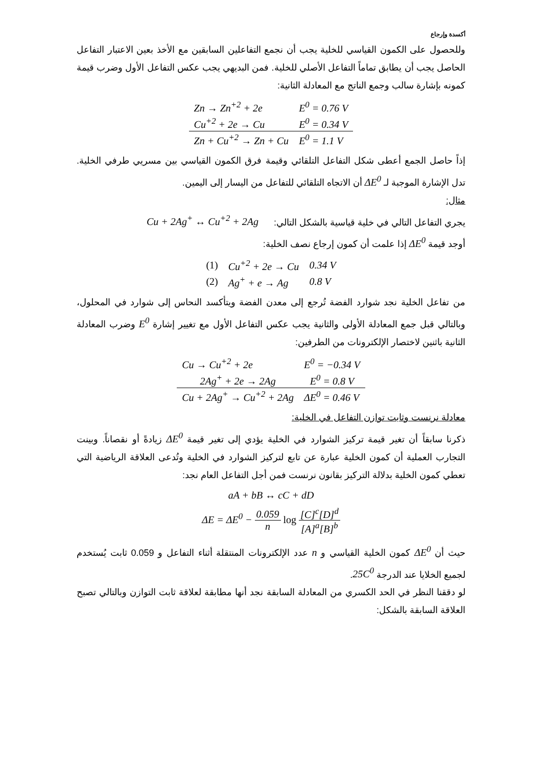أكسدة وإرجاع
وللحصول على الكمون القياسي للخلية يجب أن نجمع التفاعلين السابقين مع الأخذ بعين الاعتبار التفاعل الحاصل يجب أن يطابق تماماً التفاعل الأصلي للخلية. فمن البديهي يجب عكس التفاعل الأول وضرب قيمة كمونه بإشارة سالب وجمع الناتج مع المعادلة الثانية:
| Zn → Zn<sup>+2</sup> + 2e | E<sup>0</sup> = 0.76 V |
| Cu<sup>+2</sup> + 2e → Cu | E<sup>0</sup> = 0.34 V |
| Zn + Cu<sup>+2</sup> → Zn + Cu | E<sup>0</sup> = 1.1 V |
إذاً حاصل الجمع أعطى شكل التفاعل التلقائي وقيمة فرق الكمون القياسي بين مسريي طرفي الخلية. تدل الإشارة الموجبة لـ ΔE<sup>0</sup> أن الاتجاه التلقائي للتفاعل من اليسار إلى اليمين.
مثال:
يجري التفاعل التالي في خلية قياسية بالشكل التالي: Cu + 2Ag<sup>+</sup> ↔ Cu<sup>+2</sup> + 2Ag
أوجد قيمة ΔE<sup>0</sup> إذا علمت أن كمون إرجاع نصف الخلية:
| (1) | Cu<sup>+2</sup> + 2e → Cu | 0.34 V |
| (2) | Ag<sup>+</sup> + e → Ag | 0.8 V |
من تفاعل الخلية نجد شوارد الفضة تُرجع إلى معدن الفضة ويتأكسد النحاس إلى شوارد في المحلول، وبالتالي قبل جمع المعادلة الأولى والثانية يجب عكس التفاعل الأول مع تغيير إشارة E<sup>0</sup> وضرب المعادلة الثانية باثنين لاختصار الإلكترونات من الطرفين:
| Cu → Cu<sup>+2</sup> + 2e | E<sup>0</sup> = −0.34 V |
| 2Ag<sup>+</sup> + 2e → 2Ag | E<sup>0</sup> = 0.8 V |
| Cu + 2Ag<sup>+</sup> → Cu<sup>+2</sup> + 2Ag | ΔE<sup>0</sup> = 0.46 V |
معادلة نرنست وثابت توازن التفاعل في الخلية:
ذكرنا سابقاً أن تغير قيمة تركيز الشوارد في الخلية يؤدي إلى تغير قيمة ΔE<sup>0</sup> زيادةً أو نقصاناً. وبينت التجارب العملية أن كمون الخلية عبارة عن تابع لتركيز الشوارد في الخلية وتُدعى العلاقة الرياضية التي تعطي كمون الخلية بدلالة التركيز بقانون نرنست فمن أجل التفاعل العام نجد:
aA + bB ↔ cC + dD
ΔE = ΔE<sup>0</sup> − 0.059 n log [C]<sup>c</sup>[D]<sup>d</sup> [A]<sup>a</sup>[B]<sup>b</sup>
حيث أن ΔE<sup>0</sup> كمون الخلية القياسي و n عدد الإلكترونات المنتقلة أثناء التفاعل و 0.059 ثابت يُستخدم لجميع الخلايا عند الدرجة 25C<sup>0</sup>.
لو دققنا النظر في الحد الكسري من المعادلة السابقة نجد أنها مطابقة لعلاقة ثابت التوازن وبالتالي تصبح العلاقة السابقة بالشكل: